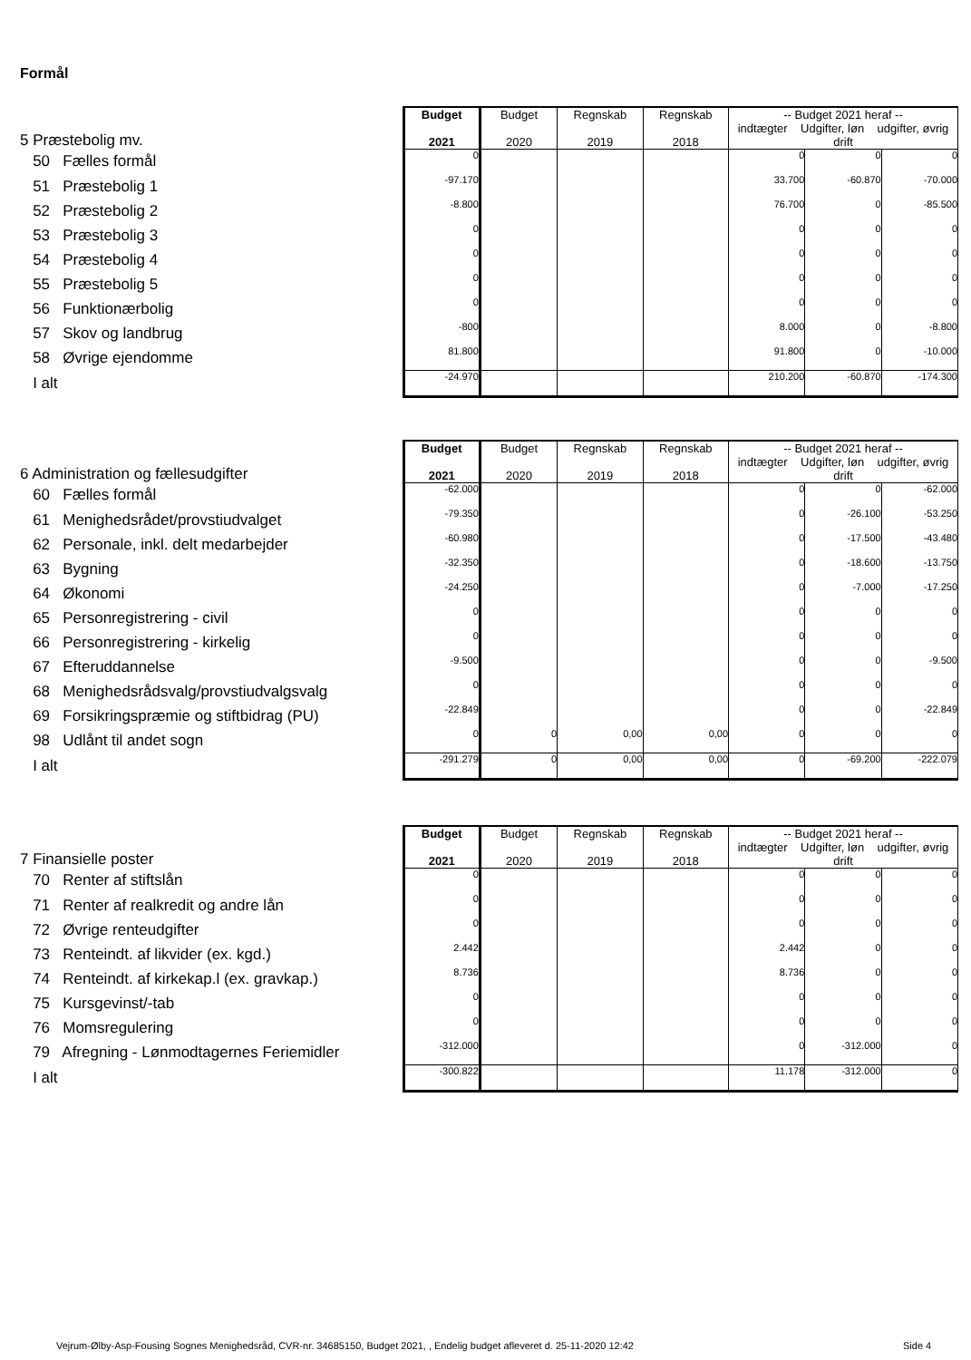Formål
| 5 Præstebolig mv. | Budget 2021 | Budget 2020 | Regnskab 2019 | Regnskab 2018 | -- Budget 2021 heraf -- indtægter Udgifter, løn udgifter, øvrig drift | | |
| 50 Fælles formål | 0 | | | | 0 | 0 | 0 |
| 51 Præstebolig 1 | -97.170 | | | | 33.700 | -60.870 | -70.000 |
| 52 Præstebolig 2 | -8.800 | | | | 76.700 | 0 | -85.500 |
| 53 Præstebolig 3 | 0 | | | | 0 | 0 | 0 |
| 54 Præstebolig 4 | 0 | | | | 0 | 0 | 0 |
| 55 Præstebolig 5 | 0 | | | | 0 | 0 | 0 |
| 56 Funktionærbolig | 0 | | | | 0 | 0 | 0 |
| 57 Skov og landbrug | -800 | | | | 8.000 | 0 | -8.800 |
| 58 Øvrige ejendomme | 81.800 | | | | 91.800 | 0 | -10.000 |
| I alt | -24.970 | | | | 210.200 | -60.870 | -174.300 |
| 6 Administration og fællesudgifter | Budget 2021 | Budget 2020 | Regnskab 2019 | Regnskab 2018 | -- Budget 2021 heraf -- indtægter Udgifter, løn udgifter, øvrig drift | | |
| 60 Fælles formål | -62.000 | | | | 0 | 0 | -62.000 |
| 61 Menighedsrådet/provstiudvalget | -79.350 | | | | 0 | -26.100 | -53.250 |
| 62 Personale, inkl. delt medarbejder | -60.980 | | | | 0 | -17.500 | -43.480 |
| 63 Bygning | -32.350 | | | | 0 | -18.600 | -13.750 |
| 64 Økonomi | -24.250 | | | | 0 | -7.000 | -17.250 |
| 65 Personregistrering - civil | 0 | | | | 0 | 0 | 0 |
| 66 Personregistrering - kirkelig | 0 | | | | 0 | 0 | 0 |
| 67 Efteruddannelse | -9.500 | | | | 0 | 0 | -9.500 |
| 68 Menighedsrådsvalg/provstiudvalgsvalg | 0 | | | | 0 | 0 | 0 |
| 69 Forsikringspræmie og stiftbidrag (PU) | -22.849 | | | | 0 | 0 | -22.849 |
| 98 Udlånt til andet sogn | 0 | 0 | 0,00 | 0,00 | 0 | 0 | 0 |
| I alt | -291.279 | 0 | 0,00 | 0,00 | 0 | -69.200 | -222.079 |
| 7 Finansielle poster | Budget 2021 | Budget 2020 | Regnskab 2019 | Regnskab 2018 | -- Budget 2021 heraf -- indtægter Udgifter, løn udgifter, øvrig drift | | |
| 70 Renter af stiftslån | 0 | | | | 0 | 0 | 0 |
| 71 Renter af realkredit og andre lån | 0 | | | | 0 | 0 | 0 |
| 72 Øvrige renteudgifter | 0 | | | | 0 | 0 | 0 |
| 73 Renteindt. af likvider (ex. kgd.) | 2.442 | | | | 2.442 | 0 | 0 |
| 74 Renteindt. af kirkekap.l (ex. gravkap.) | 8.736 | | | | 8.736 | 0 | 0 |
| 75 Kursgevinst/-tab | 0 | | | | 0 | 0 | 0 |
| 76 Momsregulering | 0 | | | | 0 | 0 | 0 |
| 79 Afregning - Lønmodtagernes Feriemidler | -312.000 | | | | 0 | -312.000 | 0 |
| I alt | -300.822 | | | | 11.178 | -312.000 | 0 |
Vejrum-Ølby-Asp-Fousing Sognes Menighedsråd, CVR-nr. 34685150, Budget 2021, , Endelig budget afleveret d. 25-11-2020 12:42
Side 4